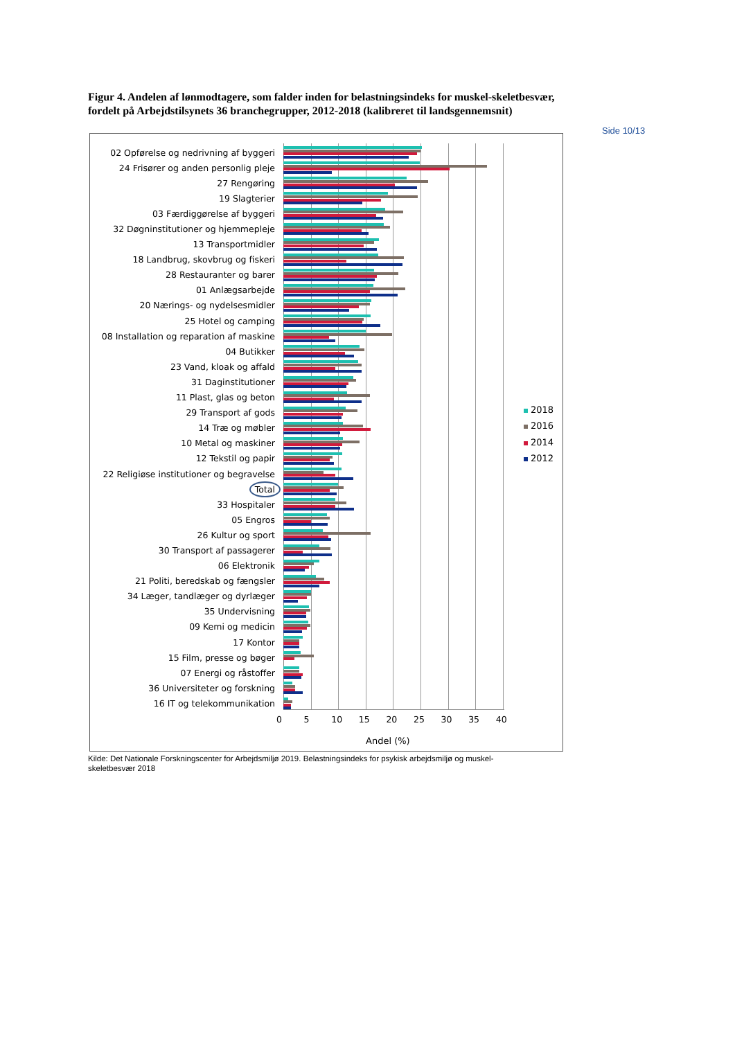Figur 4. Andelen af lønmodtagere, som falder inden for belastningsindeks for muskel-skeletbesvær, fordelt på Arbejdstilsynets 36 branchegrupper, 2012-2018 (kalibreret til landsgennemsnit)
Side 10/13
02 Opførelse og nedrivning af byggeri
24 Frisører og anden personlig pleje
27 Rengøring
19 Slagterier
03 Færdiggørelse af byggeri
32 Døgninstitutioner og hjemmepleje
13 Transportmidler
18 Landbrug, skovbrug og fiskeri
28 Restauranter og barer
01 Anlægsarbejde
20 Nærings- og nydelsesmidler
25 Hotel og camping
08 Installation og reparation af maskine
04 Butikker
23 Vand, kloak og affald
31 Daginstitutioner
11 Plast, glas og beton
29 Transport af gods
14 Træ og møbler
10 Metal og maskiner
12 Tekstil og papir
22 Religiøse institutioner og begravelse
Total
33 Hospitaler
05 Engros
26 Kultur og sport
30 Transport af passagerer
06 Elektronik
21 Politi, beredskab og fængsler
34 Læger, tandlæger og dyrlæger
35 Undervisning
09 Kemi og medicin
17 Kontor
15 Film, presse og bøger
07 Energi og råstoffer
36 Universiteter og forskning
16 IT og telekommunikation
0 5 10 15 20 25 30 35 40
Andel (%)
2018
2016
2014
2012
Kilde: Det Nationale Forskningscenter for Arbejdsmiljø 2019. Belastningsindeks for psykisk arbejdsmiljø og muskel-skeletbesvær 2018